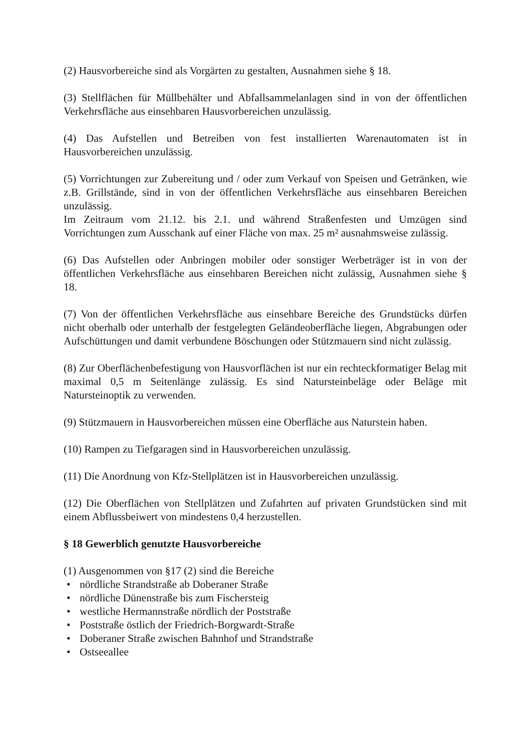(2) Hausvorbereiche sind als Vorgärten zu gestalten, Ausnahmen siehe § 18.
(3) Stellflächen für Müllbehälter und Abfallsammelanlagen sind in von der öffentlichen Verkehrsfläche aus einsehbaren Hausvorbereichen unzulässig.
(4) Das Aufstellen und Betreiben von fest installierten Warenautomaten ist in Hausvorbereichen unzulässig.
(5) Vorrichtungen zur Zubereitung und / oder zum Verkauf von Speisen und Getränken, wie z.B. Grillstände, sind in von der öffentlichen Verkehrsfläche aus einsehbaren Bereichen unzulässig.
Im Zeitraum vom 21.12. bis 2.1. und während Straßenfesten und Umzügen sind Vorrichtungen zum Ausschank auf einer Fläche von max. 25 m² ausnahmsweise zulässig.
(6) Das Aufstellen oder Anbringen mobiler oder sonstiger Werbeträger ist in von der öffentlichen Verkehrsfläche aus einsehbaren Bereichen nicht zulässig, Ausnahmen siehe § 18.
(7) Von der öffentlichen Verkehrsfläche aus einsehbare Bereiche des Grundstücks dürfen nicht oberhalb oder unterhalb der festgelegten Geländeoberfläche liegen, Abgrabungen oder Aufschüttungen und damit verbundene Böschungen oder Stützmauern sind nicht zulässig.
(8) Zur Oberflächenbefestigung von Hausvorflächen ist nur ein rechteckformatiger Belag mit maximal 0,5 m Seitenlänge zulässig. Es sind Natursteinbeläge oder Beläge mit Natursteinoptik zu verwenden.
(9) Stützmauern in Hausvorbereichen müssen eine Oberfläche aus Naturstein haben.
(10) Rampen zu Tiefgaragen sind in Hausvorbereichen unzulässig.
(11) Die Anordnung von Kfz-Stellplätzen ist in Hausvorbereichen unzulässig.
(12) Die Oberflächen von Stellplätzen und Zufahrten auf privaten Grundstücken sind mit einem Abflussbeiwert von mindestens 0,4 herzustellen.
§ 18 Gewerblich genutzte Hausvorbereiche
(1) Ausgenommen von §17 (2) sind die Bereiche
• nördliche Strandstraße ab Doberaner Straße
• nördliche Dünenstraße bis zum Fischersteig
• westliche Hermannstraße nördlich der Poststraße
• Poststraße östlich der Friedrich-Borgwardt-Straße
• Doberaner Straße zwischen Bahnhof und Strandstraße
• Ostseeallee